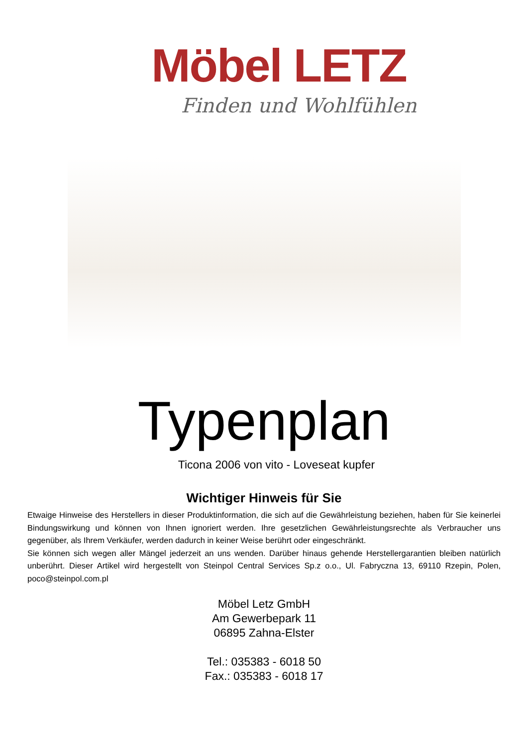Möbel LETZ
Finden und Wohlfühlen
Typenplan
Ticona 2006 von vito - Loveseat kupfer
Wichtiger Hinweis für Sie
Etwaige Hinweise des Herstellers in dieser Produktinformation, die sich auf die Gewährleistung beziehen, haben für Sie keinerlei Bindungswirkung und können von Ihnen ignoriert werden. Ihre gesetzlichen Gewährleistungsrechte als Verbraucher uns gegenüber, als Ihrem Verkäufer, werden dadurch in keiner Weise berührt oder eingeschränkt.
Sie können sich wegen aller Mängel jederzeit an uns wenden. Darüber hinaus gehende Herstellergarantien bleiben natürlich unberührt. Dieser Artikel wird hergestellt von Steinpol Central Services Sp.z o.o., Ul. Fabryczna 13, 69110 Rzepin, Polen, poco@steinpol.com.pl
Möbel Letz GmbH
Am Gewerbepark 11
06895 Zahna-Elster
Tel.: 035383 - 6018 50
Fax.: 035383 - 6018 17